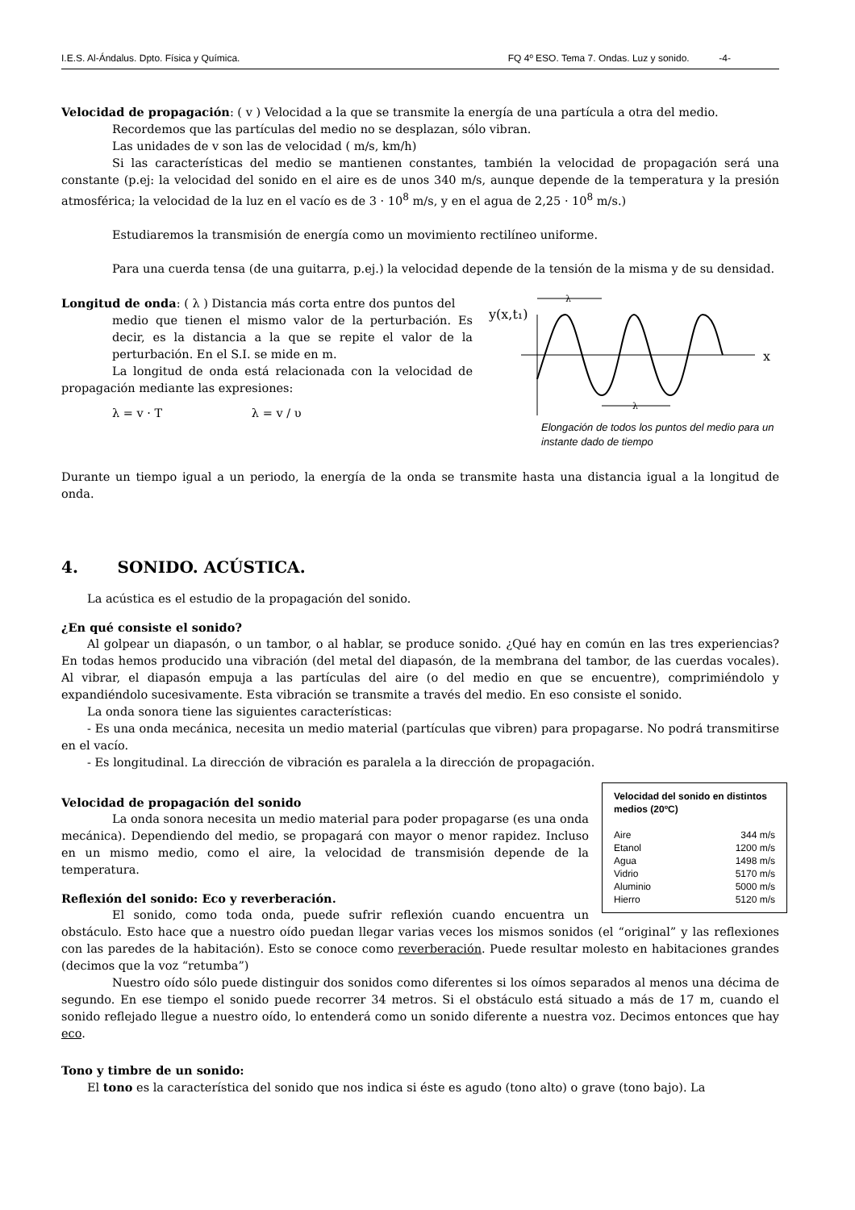I.E.S. Al-Ándalus. Dpto. Física y Química. FQ 4º ESO. Tema 7. Ondas. Luz y sonido. -4-
Velocidad de propagación: ( v ) Velocidad a la que se transmite la energía de una partícula a otra del medio.
Recordemos que las partículas del medio no se desplazan, sólo vibran.
Las unidades de v son las de velocidad ( m/s, km/h)
Si las características del medio se mantienen constantes, también la velocidad de propagación será una constante (p.ej: la velocidad del sonido en el aire es de unos 340 m/s, aunque depende de la temperatura y la presión atmosférica; la velocidad de la luz en el vacío es de 3 · 10<sup>8</sup> m/s, y en el agua de 2,25 · 10<sup>8</sup> m/s.)
Estudiaremos la transmisión de energía como un movimiento rectilíneo uniforme.
Para una cuerda tensa (de una guitarra, p.ej.) la velocidad depende de la tensión de la misma y de su densidad.
Longitud de onda: ( λ ) Distancia más corta entre dos puntos del
medio que tienen el mismo valor de la perturbación. Es decir, es la distancia a la que se repite el valor de la perturbación. En el S.I. se mide en m.
La longitud de onda está relacionada con la velocidad de propagación mediante las expresiones:
λ = v · T λ = v / υ
y(x,t₁)
x
λ
λ
Elongación de todos los puntos del medio para un instante dado de tiempo
Durante un tiempo igual a un periodo, la energía de la onda se transmite hasta una distancia igual a la longitud de onda.
4. SONIDO. ACÚSTICA.
La acústica es el estudio de la propagación del sonido.
¿En qué consiste el sonido?
Al golpear un diapasón, o un tambor, o al hablar, se produce sonido. ¿Qué hay en común en las tres experiencias? En todas hemos producido una vibración (del metal del diapasón, de la membrana del tambor, de las cuerdas vocales). Al vibrar, el diapasón empuja a las partículas del aire (o del medio en que se encuentre), comprimiéndolo y expandiéndolo sucesivamente. Esta vibración se transmite a través del medio. En eso consiste el sonido.
La onda sonora tiene las siguientes características:
- Es una onda mecánica, necesita un medio material (partículas que vibren) para propagarse. No podrá transmitirse en el vacío.
- Es longitudinal. La dirección de vibración es paralela a la dirección de propagación.
Velocidad del sonido en distintos medios (20ºC)
| Aire | 344 m/s |
| Etanol | 1200 m/s |
| Agua | 1498 m/s |
| Vidrio | 5170 m/s |
| Aluminio | 5000 m/s |
| Hierro | 5120 m/s |
Velocidad de propagación del sonido
La onda sonora necesita un medio material para poder propagarse (es una onda mecánica). Dependiendo del medio, se propagará con mayor o menor rapidez. Incluso en un mismo medio, como el aire, la velocidad de transmisión depende de la temperatura.
Reflexión del sonido: Eco y reverberación.
El sonido, como toda onda, puede sufrir reflexión cuando encuentra un obstáculo. Esto hace que a nuestro oído puedan llegar varias veces los mismos sonidos (el “original” y las reflexiones con las paredes de la habitación). Esto se conoce como reverberación. Puede resultar molesto en habitaciones grandes (decimos que la voz “retumba”)
Nuestro oído sólo puede distinguir dos sonidos como diferentes si los oímos separados al menos una décima de segundo. En ese tiempo el sonido puede recorrer 34 metros. Si el obstáculo está situado a más de 17 m, cuando el sonido reflejado llegue a nuestro oído, lo entenderá como un sonido diferente a nuestra voz. Decimos entonces que hay eco.
Tono y timbre de un sonido:
El tono es la característica del sonido que nos indica si éste es agudo (tono alto) o grave (tono bajo). La